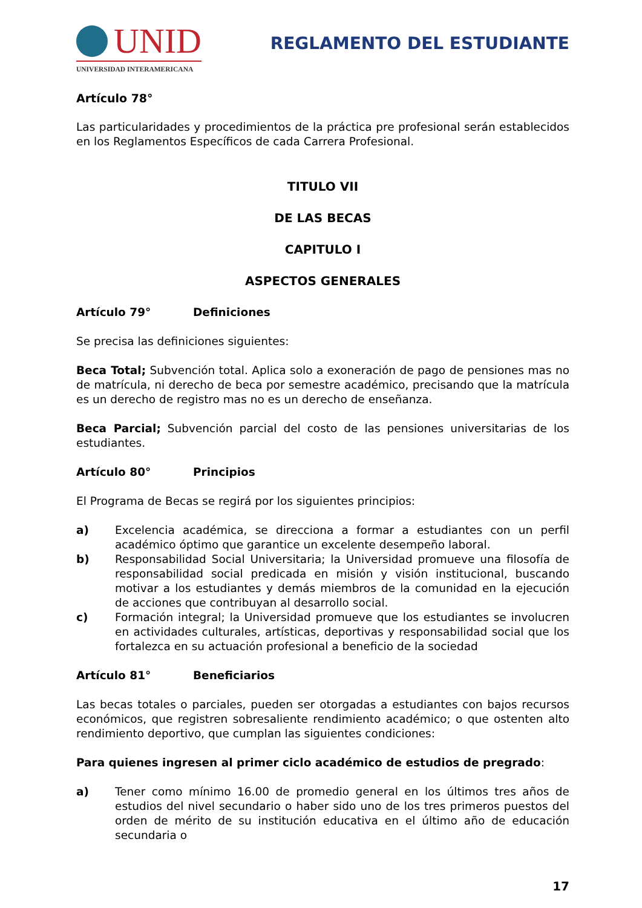UNID
UNIVERSIDAD INTERAMERICANA
REGLAMENTO DEL ESTUDIANTE
Artículo 78°
Las particularidades y procedimientos de la práctica pre profesional serán establecidos en los Reglamentos Específicos de cada Carrera Profesional.
TITULO VII
DE LAS BECAS
CAPITULO I
ASPECTOS GENERALES
Artículo 79° Definiciones
Se precisa las definiciones siguientes:
Beca Total; Subvención total. Aplica solo a exoneración de pago de pensiones mas no de matrícula, ni derecho de beca por semestre académico, precisando que la matrícula es un derecho de registro mas no es un derecho de enseñanza.
Beca Parcial; Subvención parcial del costo de las pensiones universitarias de los estudiantes.
Artículo 80° Principios
El Programa de Becas se regirá por los siguientes principios:
a) Excelencia académica, se direcciona a formar a estudiantes con un perfil académico óptimo que garantice un excelente desempeño laboral.
b) Responsabilidad Social Universitaria; la Universidad promueve una filosofía de responsabilidad social predicada en misión y visión institucional, buscando motivar a los estudiantes y demás miembros de la comunidad en la ejecución de acciones que contribuyan al desarrollo social.
c) Formación integral; la Universidad promueve que los estudiantes se involucren en actividades culturales, artísticas, deportivas y responsabilidad social que los fortalezca en su actuación profesional a beneficio de la sociedad
Artículo 81° Beneficiarios
Las becas totales o parciales, pueden ser otorgadas a estudiantes con bajos recursos económicos, que registren sobresaliente rendimiento académico; o que ostenten alto rendimiento deportivo, que cumplan las siguientes condiciones:
Para quienes ingresen al primer ciclo académico de estudios de pregrado:
a) Tener como mínimo 16.00 de promedio general en los últimos tres años de estudios del nivel secundario o haber sido uno de los tres primeros puestos del orden de mérito de su institución educativa en el último año de educación secundaria o
17